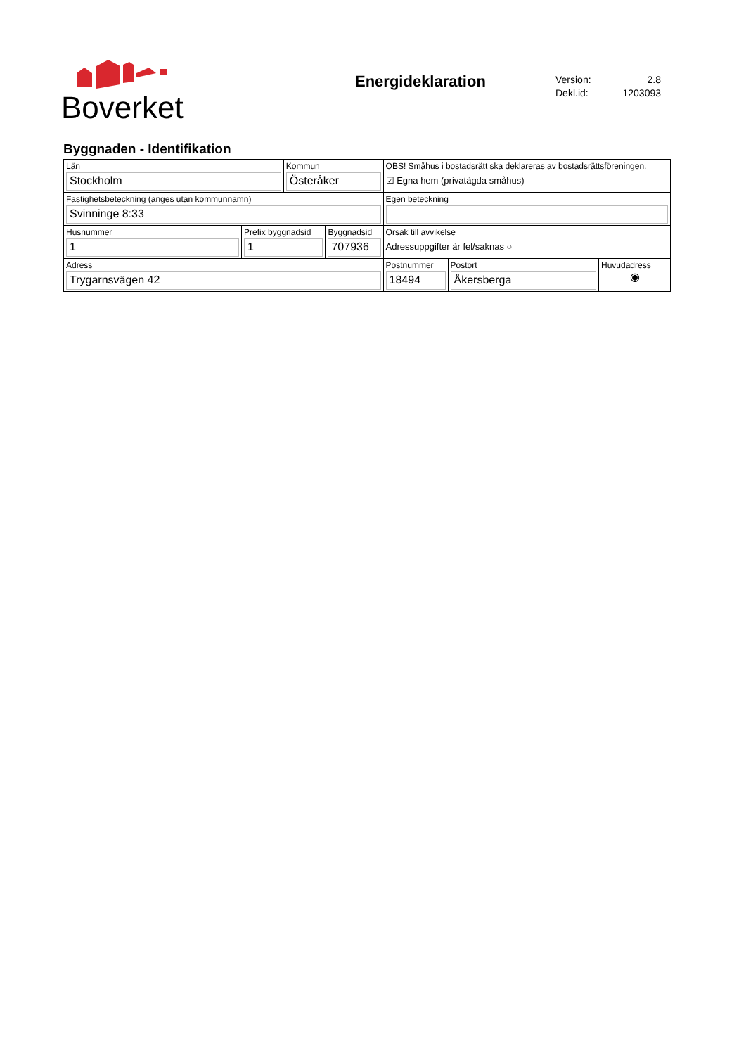Boverket
Energideklaration
Version: 2.8
Dekl.id: 1203093
Byggnaden - Identifikation
| Län Stockholm | | Kommun Österåker | | OBS! Småhus i bostadsrätt ska deklareras av bostadsrättsföreningen. ☑ Egna hem (privatägda småhus) | | |
| Fastighetsbeteckning (anges utan kommunnamn) Svinninge 8:33 | | | | Egen beteckning | | |
| Husnummer 1 | Prefix byggnadsid 1 | | Byggnadsid 707936 | Orsak till avvikelse Adressuppgifter är fel/saknas ○ | | |
| Adress Trygarnsvägen 42 | | | | Postnummer 18494 | Postort Åkersberga | Huvudadress ◉ |